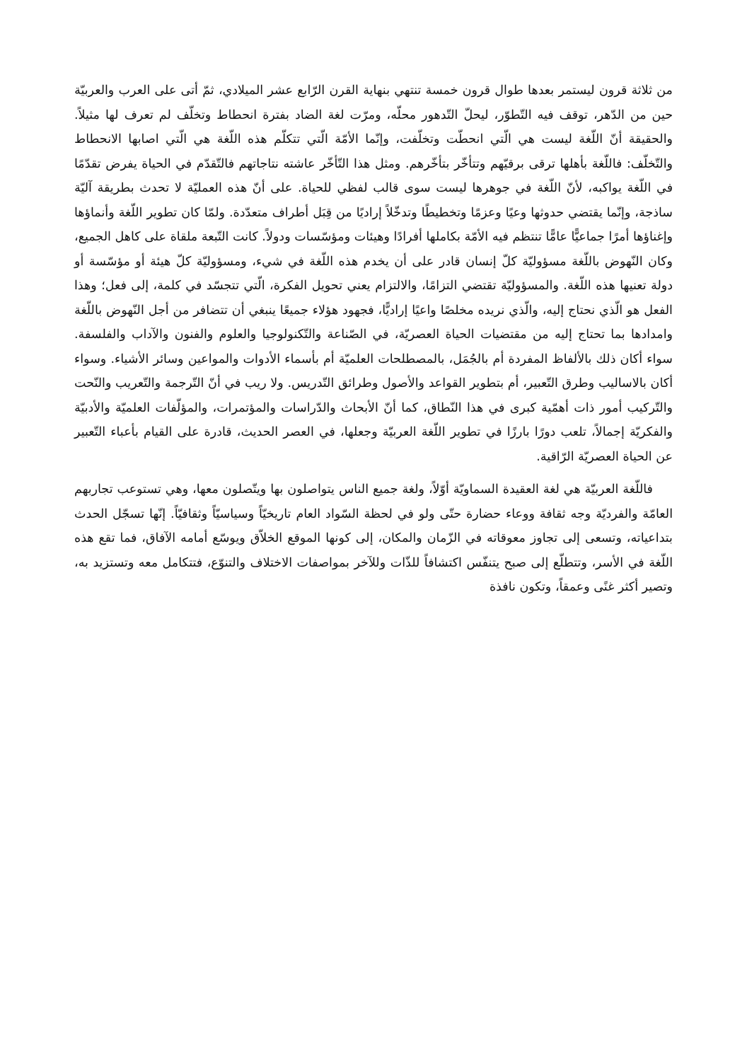من ثلاثة قرون ليستمر بعدها طوال قرون خمسة تنتهي بنهاية القرن الرّابع عشر الميلادي، ثمّ أتى على العرب والعربيّة حين من الدّهر، توقف فيه التّطوّر، ليحلّ التّدهور محلّه، ومرّت لغة الضاد بفترة انحطاط وتخلّف لم تعرف لها مثيلاً. والحقيقة أنّ اللّغة ليست هي الّتي انحطّت وتخلّفت، وإنّما الأمّة الّتي تتكلّم هذه اللّغة هي الّتي اصابها الانحطاط والتّخلّف: فاللّغة بأهلها ترقى برقيّهم وتتأخّر بتأخّرهم. ومثل هذا التّأخّر عاشته نتاجاتهم فالتّقدّم في الحياة يفرض تقدّمًا في اللّغة يواكبه، لأنّ اللّغة في جوهرها ليست سوى قالب لفظي للحياة. على أنّ هذه العمليّة لا تحدث بطريقة آليّة ساذجة، وإنّما يقتضي حدوثها وعيًا وعزمًا وتخطيطًا وتدخّلاً إراديًا من قِبَل أطراف متعدّدة. ولمّا كان تطوير اللّغة وأنماؤها وإغناؤها أمرًا جماعيًّا عامًّا تنتظم فيه الأمّة بكاملها أفرادًا وهيئات ومؤسّسات ودولاً. كانت التّبعة ملقاة على كاهل الجميع، وكان النّهوض باللّغة مسؤوليّة كلّ إنسان قادر على أن يخدم هذه اللّغة في شيء، ومسؤوليّة كلّ هيئة أو مؤسّسة أو دولة تعنيها هذه اللّغة. والمسؤوليّة تقتضي التزامًا، والالتزام يعني تحويل الفكرة، الّتي تتجسّد في كلمة، إلى فعل؛ وهذا الفعل هو الّذي نحتاج إليه، والّذي نريده مخلصًا واعيًا إراديًّا، فجهود هؤلاء جميعًا ينبغي أن تتضافر من أجل النّهوض باللّغة وامدادها بما تحتاج إليه من مقتضيات الحياة العصريّة، في الصّناعة والتّكنولوجيا والعلوم والفنون والآداب والفلسفة. سواء أكان ذلك بالألفاظ المفردة أم بالجُمَل، بالمصطلحات العلميّة أم بأسماء الأدوات والمواعين وسائر الأشياء. وسواء أكان بالاساليب وطرق التّعبير، أم بتطوير القواعد والأصول وطرائق التّدريس. ولا ريب في أنّ التّرجمة والتّعريب والنّحت والتّركيب أمور ذات أهمّية كبرى في هذا النّطاق، كما أنّ الأبحاث والدّراسات والمؤتمرات، والمؤلّفات العلميّة والأدبيّة والفكريّة إجمالاً، تلعب دورًا بارزًا في تطوير اللّغة العربيّة وجعلها، في العصر الحديث، قادرة على القيام بأعباء التّعبير عن الحياة العصريّة الرّاقية.
فاللّغة العربيّة هي لغة العقيدة السماويّة أوّلاً، ولغة جميع الناس يتواصلون بها ويتّصلون معها، وهي تستوعب تجاربهم العامّة والفرديّة وجه ثقافة ووعاء حضارة حتّى ولو في لحظة السّواد العام تاريخيّاً وسياسيّاً وثقافيّاً. إنّها تسجّل الحدث بتداعياته، وتسعى إلى تجاوز معوقاته في الزّمان والمكان، إلى كونها الموقع الخلاّق ويوسّع أمامه الآفاق، فما تقع هذه اللّغة في الأسر، وتتطلّع إلى صبح يتنفّس اكتشافاً للذّات وللآخر بمواصفات الاختلاف والتنوّع، فتتكامل معه وتستزيد به، وتصير أكثر غنًى وعمقاً، وتكون نافذة